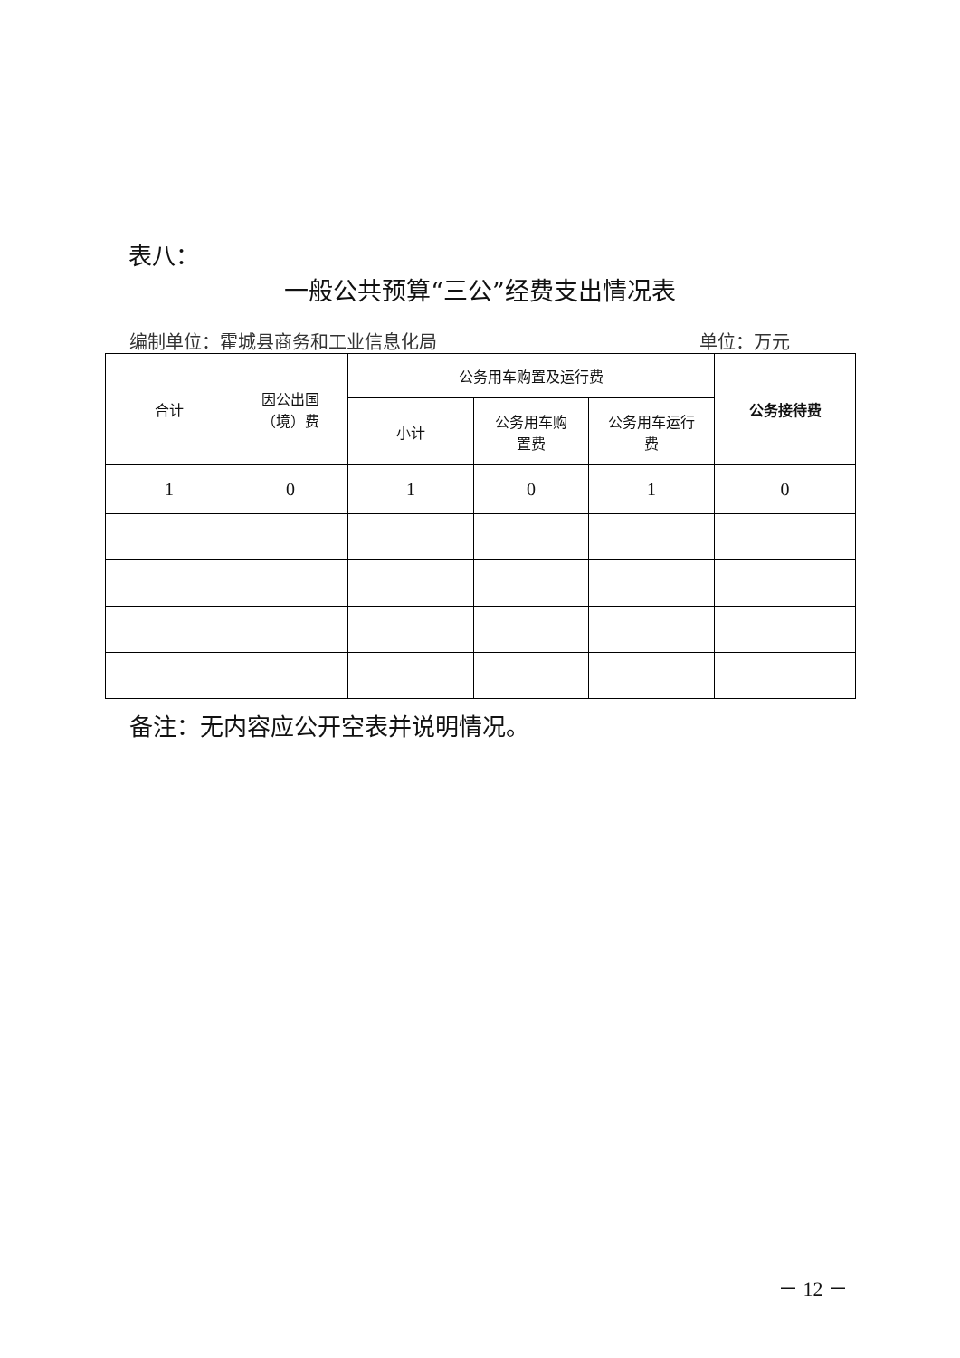表八：
一般公共预算“三公”经费支出情况表
编制单位：霍城县商务和工业信息化局 单位：万元
| 合计 | 因公出国 （境）费 | 公务用车购置及运行费 | | | 公务接待费 |
| --- | --- | --- | --- | --- | --- |
| | | 小计 | 公务用车购 置费 | 公务用车运行 费 | |
| 1 | 0 | 1 | 0 | 1 | 0 |
备注：无内容应公开空表并说明情况。
－ 12 －